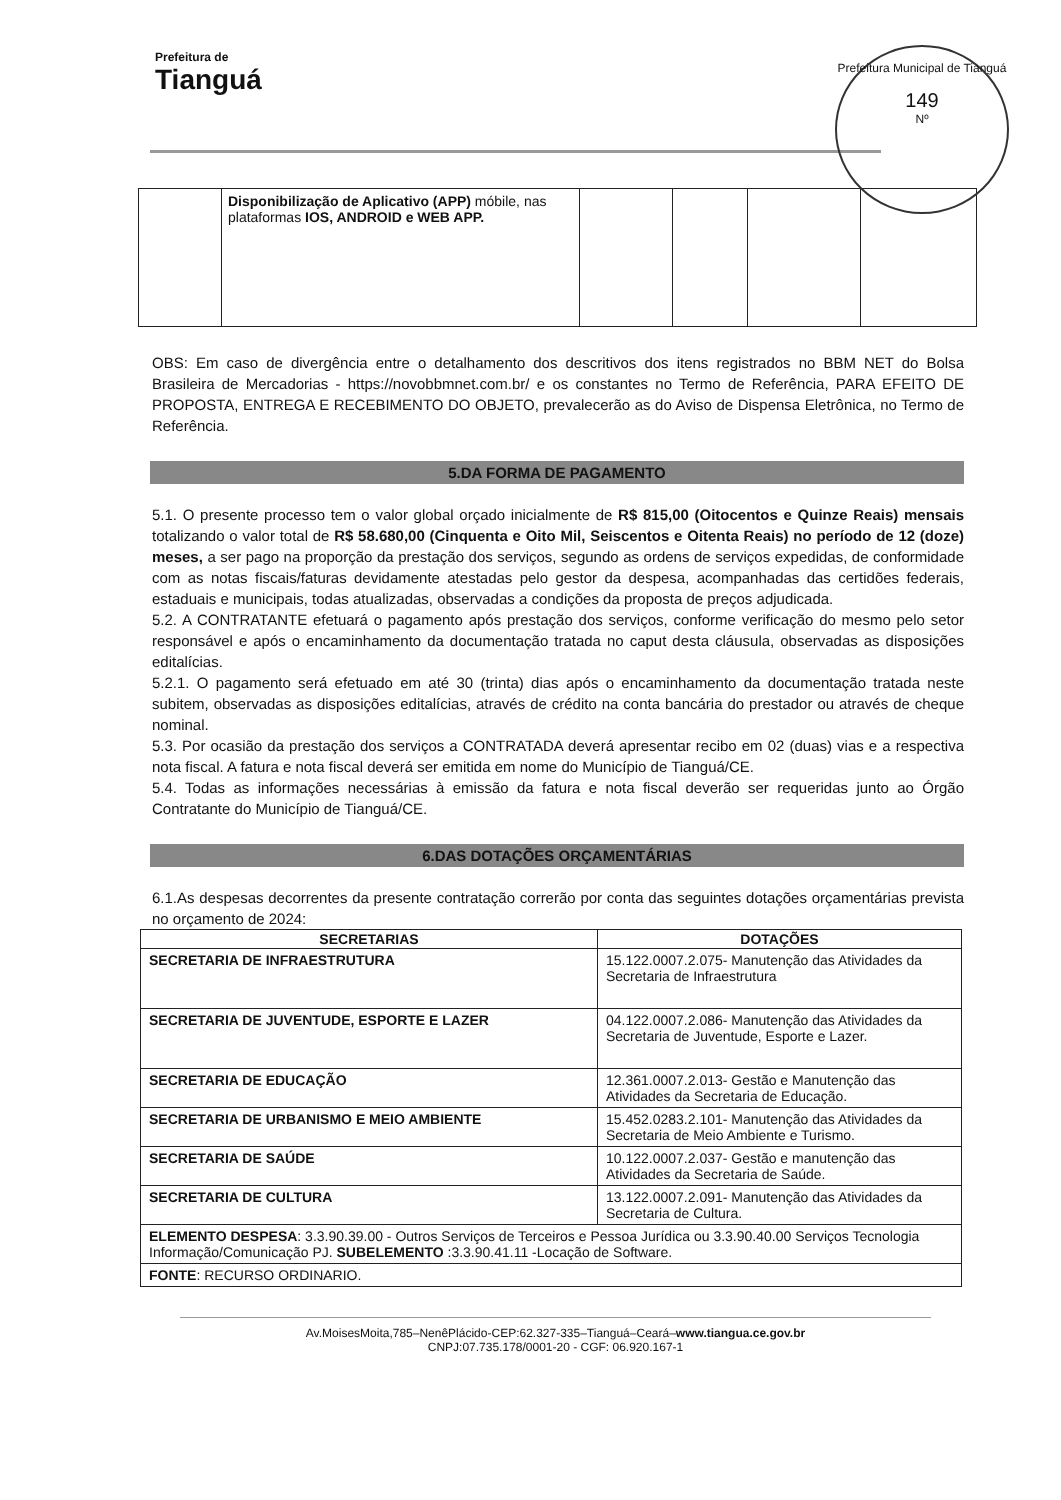Prefeitura de
Tianguá
Prefeitura Municipal de Tianguá
149
Nº
| | Disponibilização de Aplicativo (APP) móbile, nas plataformas IOS, ANDROID e WEB APP. | | | | |
OBS: Em caso de divergência entre o detalhamento dos descritivos dos itens registrados no BBM NET do Bolsa Brasileira de Mercadorias - https://novobbmnet.com.br/ e os constantes no Termo de Referência, PARA EFEITO DE PROPOSTA, ENTREGA E RECEBIMENTO DO OBJETO, prevalecerão as do Aviso de Dispensa Eletrônica, no Termo de Referência.
5.DA FORMA DE PAGAMENTO
5.1. O presente processo tem o valor global orçado inicialmente de R$ 815,00 (Oitocentos e Quinze Reais) mensais totalizando o valor total de R$ 58.680,00 (Cinquenta e Oito Mil, Seiscentos e Oitenta Reais) no período de 12 (doze) meses, a ser pago na proporção da prestação dos serviços, segundo as ordens de serviços expedidas, de conformidade com as notas fiscais/faturas devidamente atestadas pelo gestor da despesa, acompanhadas das certidões federais, estaduais e municipais, todas atualizadas, observadas a condições da proposta de preços adjudicada.
5.2. A CONTRATANTE efetuará o pagamento após prestação dos serviços, conforme verificação do mesmo pelo setor responsável e após o encaminhamento da documentação tratada no caput desta cláusula, observadas as disposições editalícias.
5.2.1. O pagamento será efetuado em até 30 (trinta) dias após o encaminhamento da documentação tratada neste subitem, observadas as disposições editalícias, através de crédito na conta bancária do prestador ou através de cheque nominal.
5.3. Por ocasião da prestação dos serviços a CONTRATADA deverá apresentar recibo em 02 (duas) vias e a respectiva nota fiscal. A fatura e nota fiscal deverá ser emitida em nome do Município de Tianguá/CE.
5.4. Todas as informações necessárias à emissão da fatura e nota fiscal deverão ser requeridas junto ao Órgão Contratante do Município de Tianguá/CE.
6.DAS DOTAÇÕES ORÇAMENTÁRIAS
6.1.As despesas decorrentes da presente contratação correrão por conta das seguintes dotações orçamentárias prevista no orçamento de 2024:
| SECRETARIAS | DOTAÇÕES |
| --- | --- |
| SECRETARIA DE INFRAESTRUTURA | 15.122.0007.2.075- Manutenção das Atividades da Secretaria de Infraestrutura |
| SECRETARIA DE JUVENTUDE, ESPORTE E LAZER | 04.122.0007.2.086- Manutenção das Atividades da Secretaria de Juventude, Esporte e Lazer. |
| SECRETARIA DE EDUCAÇÃO | 12.361.0007.2.013- Gestão e Manutenção das Atividades da Secretaria de Educação. |
| SECRETARIA DE URBANISMO E MEIO AMBIENTE | 15.452.0283.2.101- Manutenção das Atividades da Secretaria de Meio Ambiente e Turismo. |
| SECRETARIA DE SAÚDE | 10.122.0007.2.037- Gestão e manutenção das Atividades da Secretaria de Saúde. |
| SECRETARIA DE CULTURA | 13.122.0007.2.091- Manutenção das Atividades da Secretaria de Cultura. |
| ELEMENTO DESPESA : 3.3.90.39.00 - Outros Serviços de Terceiros e Pessoa Jurídica ou 3.3.90.40.00 Serviços Tecnologia Informação/Comunicação PJ. SUBELEMENTO :3.3.90.41.11 -Locação de Software. | |
| FONTE : RECURSO ORDINARIO. | |
Av.MoisesMoita,785–NenêPlácido-CEP:62.327-335–Tianguá–Ceará–www.tiangua.ce.gov.br
CNPJ:07.735.178/0001-20 - CGF: 06.920.167-1